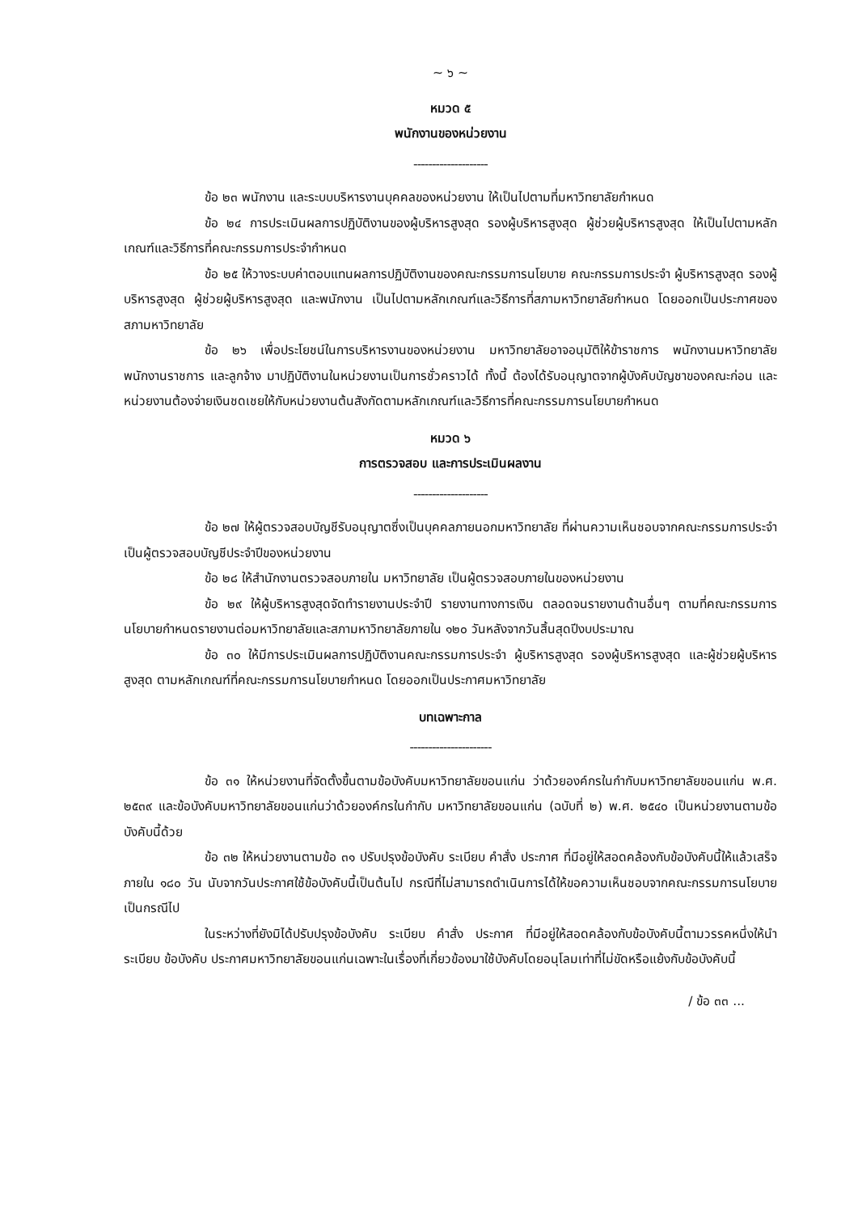~ ๖ ~
หมวด ๕
พนักงานของหน่วยงาน
--------------------
ข้อ ๒๓ พนักงาน และระบบบริหารงานบุคคลของหน่วยงาน ให้เป็นไปตามที่มหาวิทยาลัยกำหนด
ข้อ ๒๔ การประเมินผลการปฏิบัติงานของผู้บริหารสูงสุด รองผู้บริหารสูงสุด ผู้ช่วยผู้บริหารสูงสุด ให้เป็นไปตามหลักเกณฑ์และวิธีการที่คณะกรรมการประจำกำหนด
ข้อ ๒๕ ให้วางระบบค่าตอบแทนผลการปฏิบัติงานของคณะกรรมการนโยบาย คณะกรรมการประจำ ผู้บริหารสูงสุด รองผู้บริหารสูงสุด ผู้ช่วยผู้บริหารสูงสุด และพนักงาน เป็นไปตามหลักเกณฑ์และวิธีการที่สภามหาวิทยาลัยกำหนด โดยออกเป็นประกาศของสภามหาวิทยาลัย
ข้อ ๒๖ เพื่อประโยชน์ในการบริหารงานของหน่วยงาน มหาวิทยาลัยอาจอนุมัติให้ข้าราชการ พนักงานมหาวิทยาลัย พนักงานราชการ และลูกจ้าง มาปฏิบัติงานในหน่วยงานเป็นการชั่วคราวได้ ทั้งนี้ ต้องได้รับอนุญาตจากผู้บังคับบัญชาของคณะก่อน และหน่วยงานต้องจ่ายเงินชดเชยให้กับหน่วยงานต้นสังกัดตามหลักเกณฑ์และวิธีการที่คณะกรรมการนโยบายกำหนด
หมวด ๖
การตรวจสอบ และการประเมินผลงาน
--------------------
ข้อ ๒๗ ให้ผู้ตรวจสอบบัญชีรับอนุญาตซึ่งเป็นบุคคลภายนอกมหาวิทยาลัย ที่ผ่านความเห็นชอบจากคณะกรรมการประจำเป็นผู้ตรวจสอบบัญชีประจำปีของหน่วยงาน
ข้อ ๒๘ ให้สำนักงานตรวจสอบภายใน มหาวิทยาลัย เป็นผู้ตรวจสอบภายในของหน่วยงาน
ข้อ ๒๙ ให้ผู้บริหารสูงสุดจัดทำรายงานประจำปี รายงานทางการเงิน ตลอดจนรายงานด้านอื่นๆ ตามที่คณะกรรมการนโยบายกำหนดรายงานต่อมหาวิทยาลัยและสภามหาวิทยาลัยภายใน ๑๒๐ วันหลังจากวันสิ้นสุดปีงบประมาณ
ข้อ ๓๐ ให้มีการประเมินผลการปฏิบัติงานคณะกรรมการประจำ ผู้บริหารสูงสุด รองผู้บริหารสูงสุด และผู้ช่วยผู้บริหารสูงสุด ตามหลักเกณฑ์ที่คณะกรรมการนโยบายกำหนด โดยออกเป็นประกาศมหาวิทยาลัย
บทเฉพาะกาล
----------------------
ข้อ ๓๑ ให้หน่วยงานที่จัดตั้งขึ้นตามข้อบังคับมหาวิทยาลัยขอนแก่น ว่าด้วยองค์กรในกำกับมหาวิทยาลัยขอนแก่น พ.ศ. ๒๕๓๙ และข้อบังคับมหาวิทยาลัยขอนแก่นว่าด้วยองค์กรในกำกับ มหาวิทยาลัยขอนแก่น (ฉบับที่ ๒) พ.ศ. ๒๕๔๐ เป็นหน่วยงานตามข้อบังคับนี้ด้วย
ข้อ ๓๒ ให้หน่วยงานตามข้อ ๓๑ ปรับปรุงข้อบังคับ ระเบียบ คำสั่ง ประกาศ ที่มีอยู่ให้สอดคล้องกับข้อบังคับนี้ให้แล้วเสร็จภายใน ๑๘๐ วัน นับจากวันประกาศใช้ข้อบังคับนี้เป็นต้นไป กรณีที่ไม่สามารถดำเนินการได้ให้ขอความเห็นชอบจากคณะกรรมการนโยบายเป็นกรณีไป
ในระหว่างที่ยังมิได้ปรับปรุงข้อบังคับ ระเบียบ คำสั่ง ประกาศ ที่มีอยู่ให้สอดคล้องกับข้อบังคับนี้ตามวรรคหนึ่งให้นำระเบียบ ข้อบังคับ ประกาศมหาวิทยาลัยขอนแก่นเฉพาะในเรื่องที่เกี่ยวข้องมาใช้บังคับโดยอนุโลมเท่าที่ไม่ขัดหรือแย้งกับข้อบังคับนี้
/ ข้อ ๓๓ ...